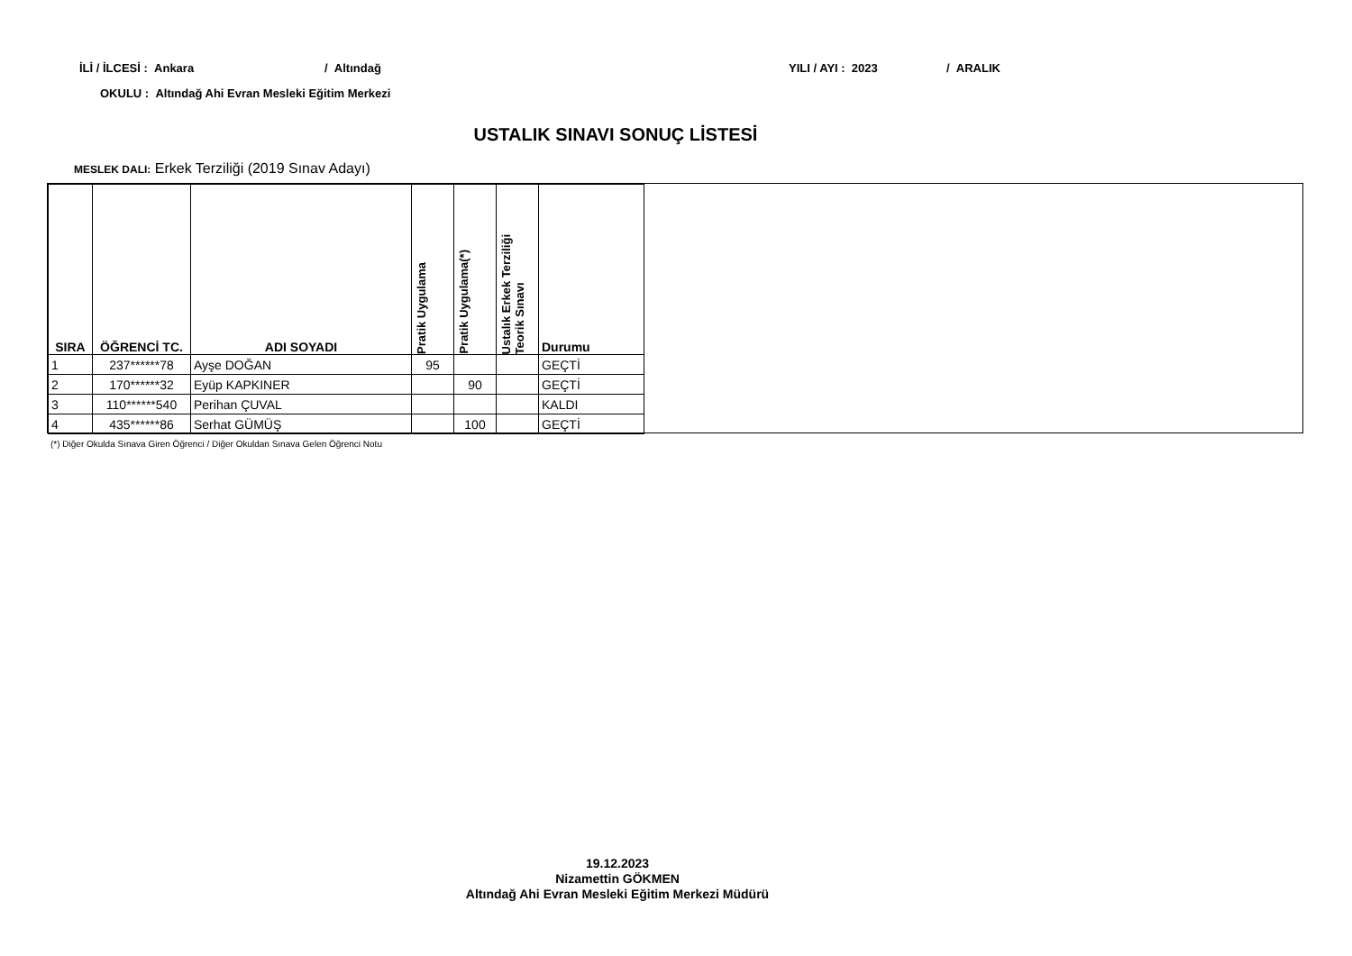İLİ / İLCESİ : Ankara / Altındağ YILI / AYI : 2023 / ARALIK
OKULU : Altındağ Ahi Evran Mesleki Eğitim Merkezi
USTALIK SINAVI SONUÇ LİSTESİ
MESLEK DALI: Erkek Terziliği (2019 Sınav Adayı)
| SIRA | ÖĞRENCİ TC. | ADI SOYADI | Pratik Uygulama | Pratik Uygulama(*) | Ustalık Erkek Terziliği Teorik Sınavı | Durumu |
| --- | --- | --- | --- | --- | --- | --- |
| 1 | 237******78 | Ayşe DOĞAN | 95 | | | GEÇTİ |
| 2 | 170******32 | Eyüp KAPKINER | | 90 | | GEÇTİ |
| 3 | 110******540 | Perihan ÇUVAL | | | | KALDI |
| 4 | 435******86 | Serhat GÜMÜŞ | | 100 | | GEÇTİ |
(*) Diğer Okulda Sınava Giren Öğrenci / Diğer Okuldan Sınava Gelen Öğrenci Notu
19.12.2023
Nizamettin GÖKMEN
Altındağ Ahi Evran Mesleki Eğitim Merkezi Müdürü